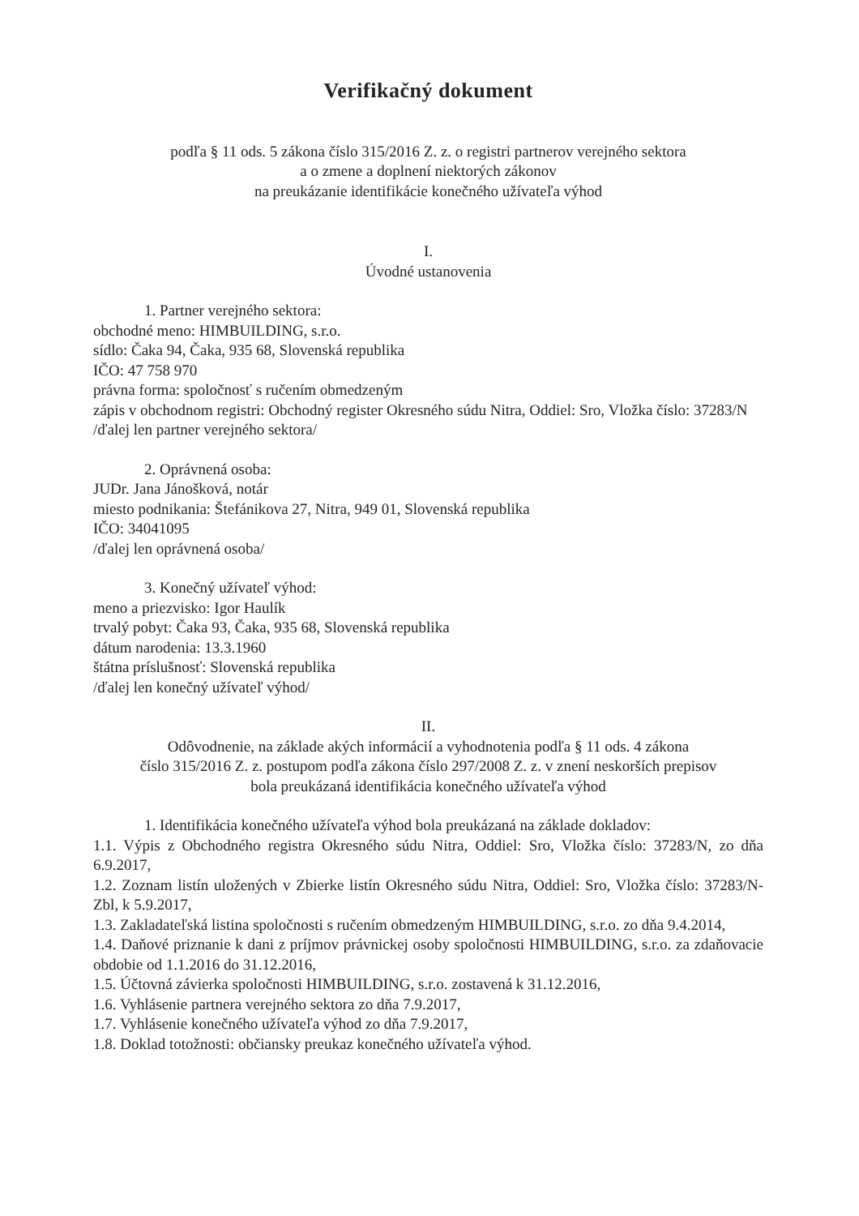Verifikačný dokument
podľa § 11 ods. 5 zákona číslo 315/2016 Z. z. o registri partnerov verejného sektora
a o zmene a doplnení niektorých zákonov
na preukázanie identifikácie konečného užívateľa výhod
I.
Úvodné ustanovenia
1. Partner verejného sektora:
obchodné meno: HIMBUILDING, s.r.o.
sídlo: Čaka 94, Čaka, 935 68, Slovenská republika
IČO: 47 758 970
právna forma: spoločnosť s ručením obmedzeným
zápis v obchodnom registri: Obchodný register Okresného súdu Nitra, Oddiel: Sro, Vložka číslo: 37283/N
/ďalej len partner verejného sektora/
2. Oprávnená osoba:
JUDr. Jana Jánošková, notár
miesto podnikania: Štefánikova 27, Nitra, 949 01, Slovenská republika
IČO: 34041095
/ďalej len oprávnená osoba/
3. Konečný užívateľ výhod:
meno a priezvisko: Igor Haulík
trvalý pobyt: Čaka 93, Čaka, 935 68, Slovenská republika
dátum narodenia: 13.3.1960
štátna príslušnosť: Slovenská republika
/ďalej len konečný užívateľ výhod/
II.
Odôvodnenie, na základe akých informácií a vyhodnotenia podľa § 11 ods. 4 zákona
číslo 315/2016 Z. z. postupom podľa zákona číslo 297/2008 Z. z. v znení neskorších prepisov
bola preukázaná identifikácia konečného užívateľa výhod
1. Identifikácia konečného užívateľa výhod bola preukázaná na základe dokladov:
1.1. Výpis z Obchodného registra Okresného súdu Nitra, Oddiel: Sro, Vložka číslo: 37283/N, zo dňa 6.9.2017,
1.2. Zoznam listín uložených v Zbierke listín Okresného súdu Nitra, Oddiel: Sro, Vložka číslo: 37283/N-Zbl, k 5.9.2017,
1.3. Zakladateľská listina spoločnosti s ručením obmedzeným HIMBUILDING, s.r.o. zo dňa 9.4.2014,
1.4. Daňové priznanie k dani z príjmov právnickej osoby spoločnosti HIMBUILDING, s.r.o. za zdaňovacie obdobie od 1.1.2016 do 31.12.2016,
1.5. Účtovná závierka spoločnosti HIMBUILDING, s.r.o. zostavená k 31.12.2016,
1.6. Vyhlásenie partnera verejného sektora zo dňa 7.9.2017,
1.7. Vyhlásenie konečného užívateľa výhod zo dňa 7.9.2017,
1.8. Doklad totožnosti: občiansky preukaz konečného užívateľa výhod.